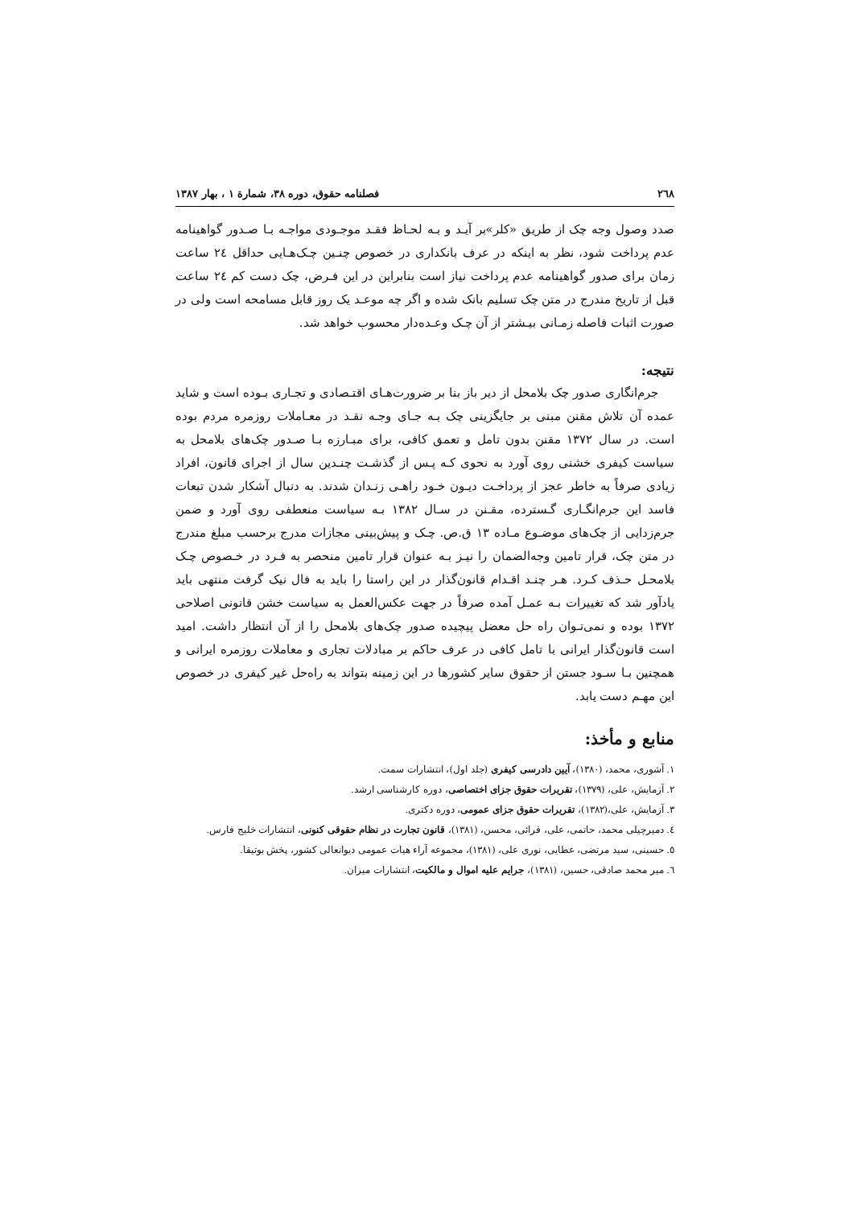٢٦٨ فصلنامه حقوق، دوره ٣٨، شمارة ١ ، بهار ١٣٨٧
صدد وصول وجه چک از طریق «کلر»بر آیـد و بـه لحـاظ فقـد موجـودی مواجـه بـا صـدور گواهینامه عدم پرداخت شود، نظر به اینکه در عرف بانکداری در خصوص چنـین چـک‌هـایی حداقل ٢٤ ساعت زمان برای صدور گواهینامه عدم پرداخت نیاز است بنابراین در این فـرض، چک دست کم ٢٤ ساعت قبل از تاریخ مندرج در متن چک تسلیم بانک شده و اگر چه موعـد یک روز قابل مسامحه است ولی در صورت اثبات فاصله زمـانی بیـشتر از آن چـک وعـده‌دار محسوب خواهد شد.
نتیجه:
جرم‌انگاری صدور چک بلامحل از دیر باز بنا بر ضرورت‌هـای اقتـصادی و تجـاری بـوده است و شاید عمده آن تلاش مقنن مبنی بر جایگزینی چک بـه جـای وجـه نقـد در معـاملات روزمره مردم بوده است. در سال ١٣٧٢ مقنن بدون تامل و تعمق کافی، برای مبـارزه بـا صـدور چک‌های بلامحل به سیاست کیفری خشنی روی آورد به نحوی کـه پـس از گذشـت چنـدین سال از اجرای قانون، افراد زیادی صرفاً به خاطر عجز از پرداخـت دیـون خـود راهـی زنـدان شدند. به دنبال آشکار شدن تبعات فاسد این جرم‌انگـاری گـسترده، مقـنن در سـال ١٣٨٢ بـه سیاست منعطفی روی آورد و ضمن جرم‌زدایی از چک‌های موضـوع مـاده ١٣ ق.ص. چـک و پیش‌بینی مجازات مدرج برحسب مبلغ مندرج در متن چک، قرار تامین وجه‌الضمان را نیـز بـه عنوان قرار تامین منحصر به فـرد در خـصوص چـک بلامحـل حـذف کـرد. هـر چنـد اقـدام قانون‌گذار در این راستا را باید به فال نیک گرفت منتهی باید یادآور شد که تغییرات بـه عمـل آمده صرفاً در جهت عکس‌العمل به سیاست خشن قانونی اصلاحی ١٣٧٢ بوده و نمی‌تـوان راه حل معضل پیچیده صدور چک‌های بلامحل را از آن انتظار داشت. امید است قانون‌گذار ایرانی با تامل کافی در عرف حاکم بر مبادلات تجاری و معاملات روزمره ایرانی و همچنین بـا سـود جستن از حقوق سایر کشورها در این زمینه بتواند به راه‌حل غیر کیفری در خصوص این مهـم دست یابد.
منابع و مأخذ:
١. آشوری، محمد، (١٣٨٠)، آیین دادرسی کیفری (جلد اول)، انتشارات سمت.
٢. آزمایش، علی، (١٣٧٩)، تقریرات حقوق جزای اختصاصی، دوره کارشناسی ارشد.
٣. آزمایش، علی،(١٣٨٢)، تقریرات حقوق جزای عمومی، دوره دکتری.
٤. دمیرچیلی محمد، حاتمی، علی، قرائی، محسن، (١٣٨١)، قانون تجارت در نظام حقوقی کنونی، انتشارات خلیج فارس.
٥. حسینی، سید مرتضی، عطایی، نوری علی، (١٣٨١)، مجموعه آراء هیات عمومی دیوانعالی کشور، پخش بوتیقا.
٦. میر محمد صادقی، حسین، (١٣٨١)، جرایم علیه اموال و مالکیت، انتشارات میزان.